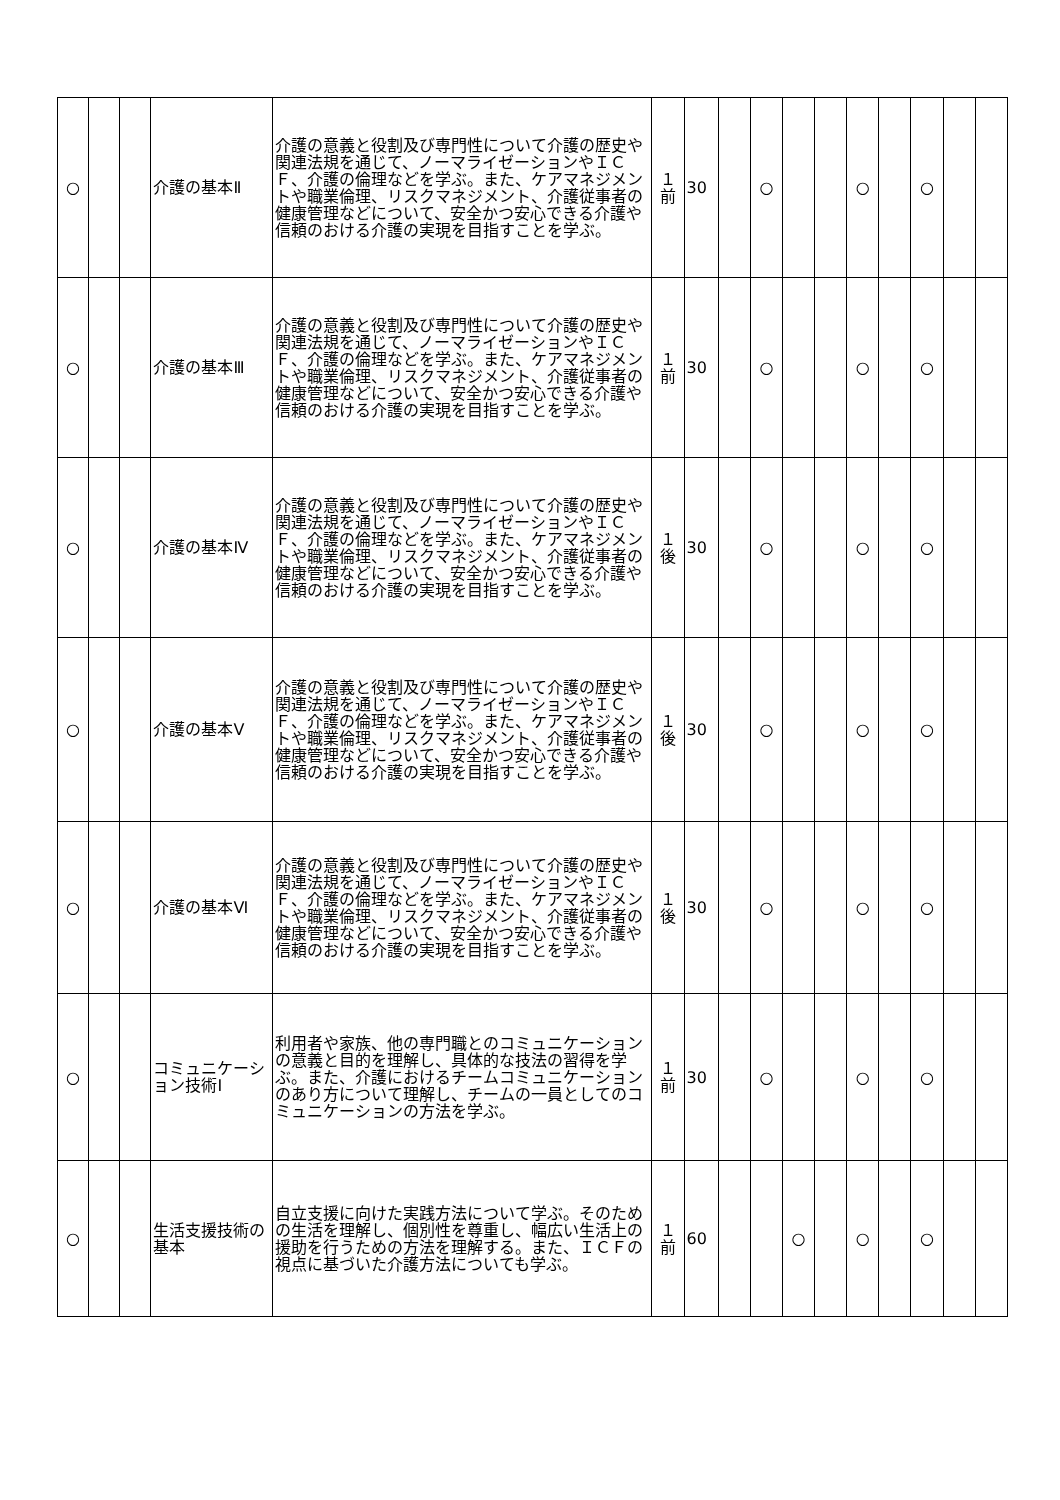| ○ | | | 介護の基本Ⅱ | 介護の意義と役割及び専門性について介護の歴史や関連法規を通じて、ノーマライゼーションやＩＣＦ、介護の倫理などを学ぶ。また、ケアマネジメントや職業倫理、リスクマネジメント、介護従事者の健康管理などについて、安全かつ安心できる介護や信頼のおける介護の実現を目指すことを学ぶ。 | １ 前 | 30 | | ○ | | | ○ | | ○ | | |
| ○ | | | 介護の基本Ⅲ | 介護の意義と役割及び専門性について介護の歴史や関連法規を通じて、ノーマライゼーションやＩＣＦ、介護の倫理などを学ぶ。また、ケアマネジメントや職業倫理、リスクマネジメント、介護従事者の健康管理などについて、安全かつ安心できる介護や信頼のおける介護の実現を目指すことを学ぶ。 | １ 前 | 30 | | ○ | | | ○ | | ○ | | |
| ○ | | | 介護の基本Ⅳ | 介護の意義と役割及び専門性について介護の歴史や関連法規を通じて、ノーマライゼーションやＩＣＦ、介護の倫理などを学ぶ。また、ケアマネジメントや職業倫理、リスクマネジメント、介護従事者の健康管理などについて、安全かつ安心できる介護や信頼のおける介護の実現を目指すことを学ぶ。 | １ 後 | 30 | | ○ | | | ○ | | ○ | | |
| ○ | | | 介護の基本Ⅴ | 介護の意義と役割及び専門性について介護の歴史や関連法規を通じて、ノーマライゼーションやＩＣＦ、介護の倫理などを学ぶ。また、ケアマネジメントや職業倫理、リスクマネジメント、介護従事者の健康管理などについて、安全かつ安心できる介護や信頼のおける介護の実現を目指すことを学ぶ。 | １ 後 | 30 | | ○ | | | ○ | | ○ | | |
| ○ | | | 介護の基本Ⅵ | 介護の意義と役割及び専門性について介護の歴史や関連法規を通じて、ノーマライゼーションやＩＣＦ、介護の倫理などを学ぶ。また、ケアマネジメントや職業倫理、リスクマネジメント、介護従事者の健康管理などについて、安全かつ安心できる介護や信頼のおける介護の実現を目指すことを学ぶ。 | １ 後 | 30 | | ○ | | | ○ | | ○ | | |
| ○ | | | コミュニケーション技術Ⅰ | 利用者や家族、他の専門職とのコミュニケーションの意義と目的を理解し、具体的な技法の習得を学ぶ。また、介護におけるチームコミュニケーションのあり方について理解し、チームの一員としてのコミュニケーションの方法を学ぶ。 | １ 前 | 30 | | ○ | | | ○ | | ○ | | |
| ○ | | | 生活支援技術の基本 | 自立支援に向けた実践方法について学ぶ。そのための生活を理解し、個別性を尊重し、幅広い生活上の援助を行うための方法を理解する。また、ＩＣＦの視点に基づいた介護方法についても学ぶ。 | １ 前 | 60 | | | ○ | | ○ | | ○ | | |